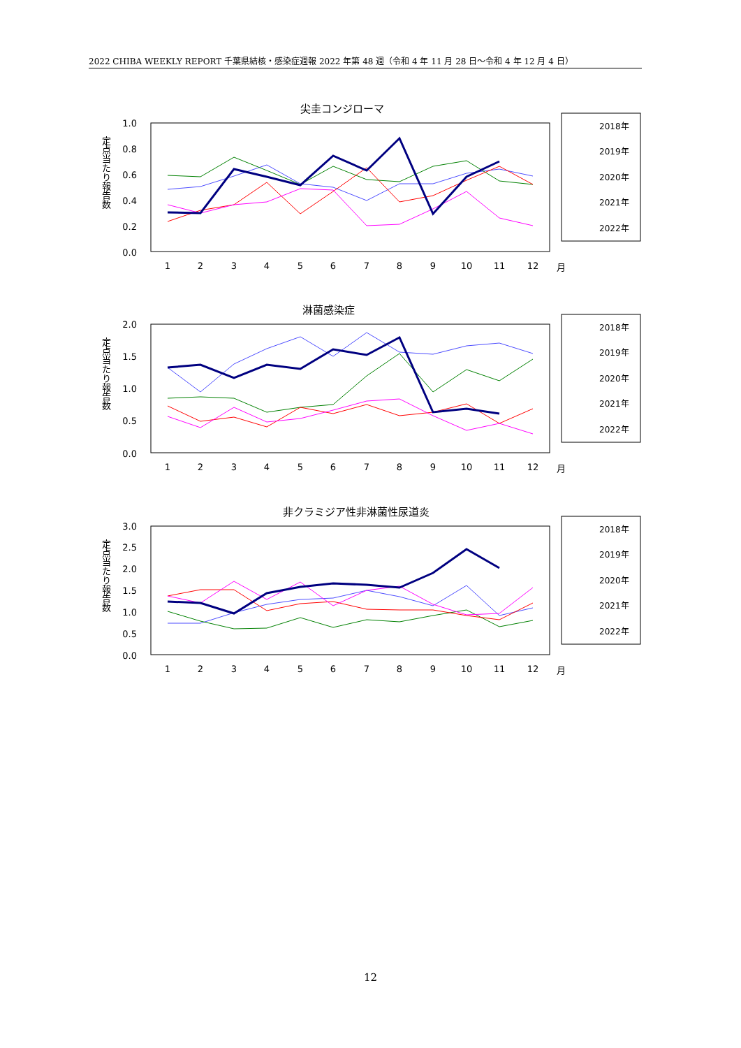2022 CHIBA WEEKLY REPORT 千葉県結核・感染症週報 2022 年第 48 週（令和 4 年 11 月 28 日～令和 4 年 12 月 4 日）
尖圭コンジローマ
定点当たり報告数
1.0
0.8
0.6
0.4
0.2
0.0
1
2
3
4
5
6
7
8
9
10
11
12
月
2018年
2019年
2020年
2021年
2022年
淋菌感染症
定点当たり報告数
2.0
1.5
1.0
0.5
0.0
1
2
3
4
5
6
7
8
9
10
11
12
月
2018年
2019年
2020年
2021年
2022年
非クラミジア性非淋菌性尿道炎
定点当たり報告数
3.0
2.5
2.0
1.5
1.0
0.5
0.0
1
2
3
4
5
6
7
8
9
10
11
12
月
2018年
2019年
2020年
2021年
2022年
12